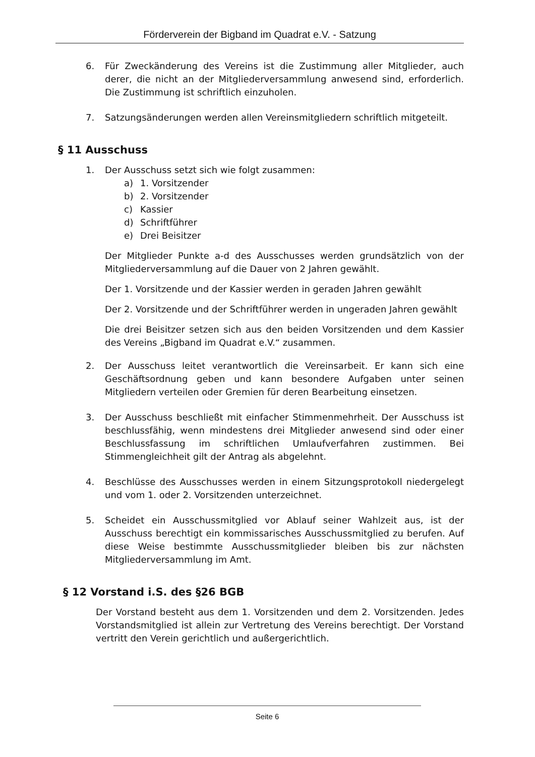Förderverein der Bigband im Quadrat e.V. - Satzung
6. Für Zweckänderung des Vereins ist die Zustimmung aller Mitglieder, auch derer, die nicht an der Mitgliederversammlung anwesend sind, erforderlich. Die Zustimmung ist schriftlich einzuholen.
7. Satzungsänderungen werden allen Vereinsmitgliedern schriftlich mitgeteilt.
§ 11 Ausschuss
1. Der Ausschuss setzt sich wie folgt zusammen:
a) 1. Vorsitzender
b) 2. Vorsitzender
c) Kassier
d) Schriftführer
e) Drei Beisitzer
Der Mitglieder Punkte a-d des Ausschusses werden grundsätzlich von der Mitgliederversammlung auf die Dauer von 2 Jahren gewählt.
Der 1. Vorsitzende und der Kassier werden in geraden Jahren gewählt
Der 2. Vorsitzende und der Schriftführer werden in ungeraden Jahren gewählt
Die drei Beisitzer setzen sich aus den beiden Vorsitzenden und dem Kassier des Vereins „Bigband im Quadrat e.V.“ zusammen.
2. Der Ausschuss leitet verantwortlich die Vereinsarbeit. Er kann sich eine Geschäftsordnung geben und kann besondere Aufgaben unter seinen Mitgliedern verteilen oder Gremien für deren Bearbeitung einsetzen.
3. Der Ausschuss beschließt mit einfacher Stimmenmehrheit. Der Ausschuss ist beschlussfähig, wenn mindestens drei Mitglieder anwesend sind oder einer Beschlussfassung im schriftlichen Umlaufverfahren zustimmen. Bei Stimmengleichheit gilt der Antrag als abgelehnt.
4. Beschlüsse des Ausschusses werden in einem Sitzungsprotokoll niedergelegt und vom 1. oder 2. Vorsitzenden unterzeichnet.
5. Scheidet ein Ausschussmitglied vor Ablauf seiner Wahlzeit aus, ist der Ausschuss berechtigt ein kommissarisches Ausschussmitglied zu berufen. Auf diese Weise bestimmte Ausschussmitglieder bleiben bis zur nächsten Mitgliederversammlung im Amt.
§ 12 Vorstand i.S. des §26 BGB
Der Vorstand besteht aus dem 1. Vorsitzenden und dem 2. Vorsitzenden. Jedes Vorstandsmitglied ist allein zur Vertretung des Vereins berechtigt. Der Vorstand vertritt den Verein gerichtlich und außergerichtlich.
Seite 6